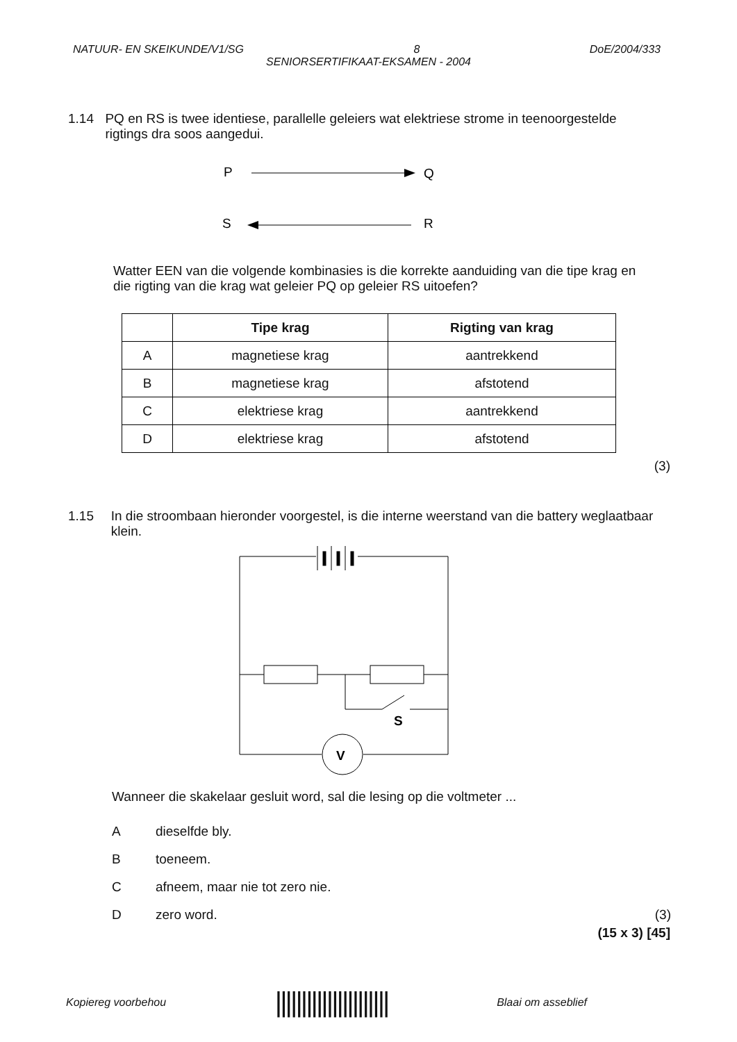NATUUR- EN SKEIKUNDE/V1/SG 8 DoE/2004/333
SENIORSERTIFIKAAT-EKSAMEN - 2004
1.14 PQ en RS is twee identiese, parallelle geleiers wat elektriese strome in teenoorgestelde rigtings dra soos aangedui.
P
Q
S
R
Watter EEN van die volgende kombinasies is die korrekte aanduiding van die tipe krag en die rigting van die krag wat geleier PQ op geleier RS uitoefen?
| | Tipe krag | Rigting van krag |
| --- | --- | --- |
| A | magnetiese krag | aantrekkend |
| B | magnetiese krag | afstotend |
| C | elektriese krag | aantrekkend |
| D | elektriese krag | afstotend |
(3)
1.15 In die stroombaan hieronder voorgestel, is die interne weerstand van die battery weglaatbaar klein.
V
S
Wanneer die skakelaar gesluit word, sal die lesing op die voltmeter ...
Adieselfde bly.
Btoeneem.
Cafneem, maar nie tot zero nie.
Dzero word. (3)
(15 x 3) [45]
Kopiereg voorbehou |||||||||||||||||||||| Blaai om asseblief